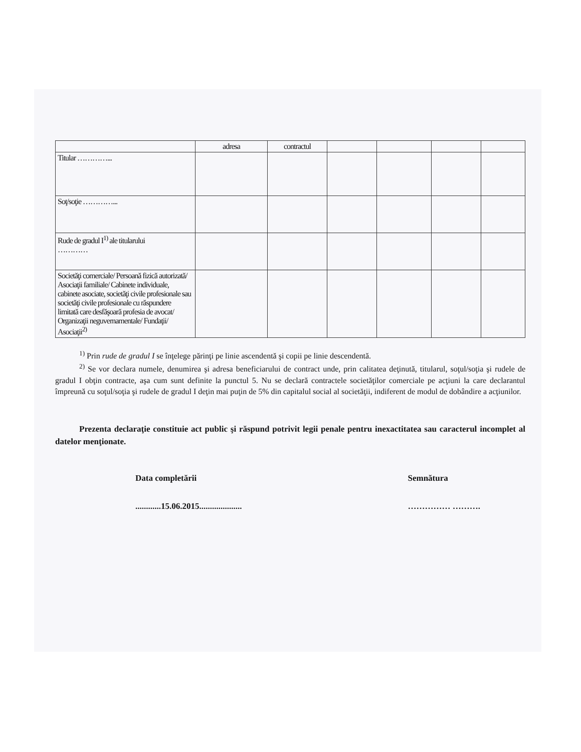| | adresa | contractul | | | | |
| Titular …………... | | | | | | |
| Soţ/soţie …………... | | | | | | |
| Rude de gradul I<sup>1)</sup> ale titularului ………… | | | | | | |
| Societăţi comerciale/ Persoană fizică autorizată/ Asociaţii familiale/ Cabinete individuale, cabinete asociate, societăţi civile profesionale sau societăţi civile profesionale cu răspundere limitată care desfăşoară profesia de avocat/ Organizaţii neguvernamentale/ Fundaţii/ Asociaţii<sup>2)</sup> | | | | | | |
<sup>1)</sup> Prin rude de gradul I se înţelege părinţi pe linie ascendentă şi copii pe linie descendentă.
<sup>2)</sup> Se vor declara numele, denumirea şi adresa beneficiarului de contract unde, prin calitatea deţinută, titularul, soţul/soţia şi rudele de gradul I obţin contracte, aşa cum sunt definite la punctul 5. Nu se declară contractele societăţilor comerciale pe acţiuni la care declarantul împreună cu soţul/soţia şi rudele de gradul I deţin mai puţin de 5% din capitalul social al societăţii, indiferent de modul de dobândire a acţiunilor.
Prezenta declaraţie constituie act public şi răspund potrivit legii penale pentru inexactitatea sau caracterul incomplet al datelor menţionate.
Data completării
............15.06.2015....................
Semnătura
…………… ……….